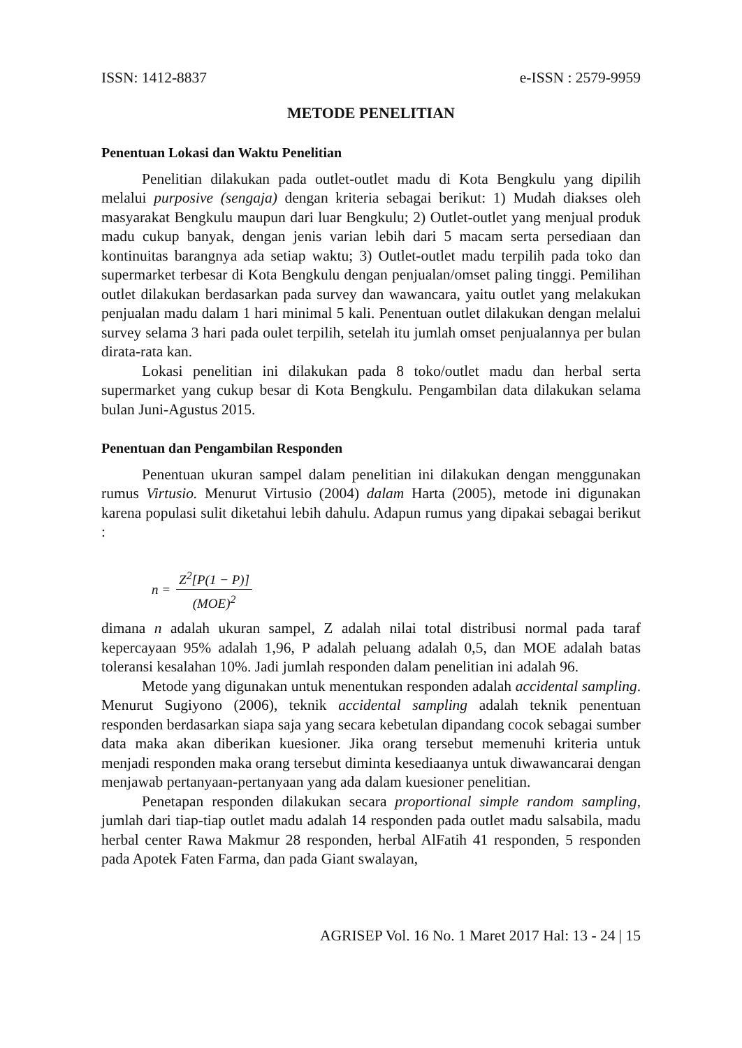ISSN: 1412-8837 e-ISSN : 2579-9959
METODE PENELITIAN
Penentuan Lokasi dan Waktu Penelitian
Penelitian dilakukan pada outlet-outlet madu di Kota Bengkulu yang dipilih melalui purposive (sengaja) dengan kriteria sebagai berikut: 1) Mudah diakses oleh masyarakat Bengkulu maupun dari luar Bengkulu; 2) Outlet-outlet yang menjual produk madu cukup banyak, dengan jenis varian lebih dari 5 macam serta persediaan dan kontinuitas barangnya ada setiap waktu; 3) Outlet-outlet madu terpilih pada toko dan supermarket terbesar di Kota Bengkulu dengan penjualan/omset paling tinggi. Pemilihan outlet dilakukan berdasarkan pada survey dan wawancara, yaitu outlet yang melakukan penjualan madu dalam 1 hari minimal 5 kali. Penentuan outlet dilakukan dengan melalui survey selama 3 hari pada oulet terpilih, setelah itu jumlah omset penjualannya per bulan dirata-rata kan.
Lokasi penelitian ini dilakukan pada 8 toko/outlet madu dan herbal serta supermarket yang cukup besar di Kota Bengkulu. Pengambilan data dilakukan selama bulan Juni-Agustus 2015.
Penentuan dan Pengambilan Responden
Penentuan ukuran sampel dalam penelitian ini dilakukan dengan menggunakan rumus Virtusio. Menurut Virtusio (2004) dalam Harta (2005), metode ini digunakan karena populasi sulit diketahui lebih dahulu. Adapun rumus yang dipakai sebagai berikut :
n = Z<sup>2</sup>[P(1 − P)] (MOE)<sup>2</sup>
dimana n adalah ukuran sampel, Z adalah nilai total distribusi normal pada taraf kepercayaan 95% adalah 1,96, P adalah peluang adalah 0,5, dan MOE adalah batas toleransi kesalahan 10%. Jadi jumlah responden dalam penelitian ini adalah 96.
Metode yang digunakan untuk menentukan responden adalah accidental sampling. Menurut Sugiyono (2006), teknik accidental sampling adalah teknik penentuan responden berdasarkan siapa saja yang secara kebetulan dipandang cocok sebagai sumber data maka akan diberikan kuesioner. Jika orang tersebut memenuhi kriteria untuk menjadi responden maka orang tersebut diminta kesediaanya untuk diwawancarai dengan menjawab pertanyaan-pertanyaan yang ada dalam kuesioner penelitian.
Penetapan responden dilakukan secara proportional simple random sampling, jumlah dari tiap-tiap outlet madu adalah 14 responden pada outlet madu salsabila, madu herbal center Rawa Makmur 28 responden, herbal AlFatih 41 responden, 5 responden pada Apotek Faten Farma, dan pada Giant swalayan,
AGRISEP Vol. 16 No. 1 Maret 2017 Hal: 13 - 24 | 15